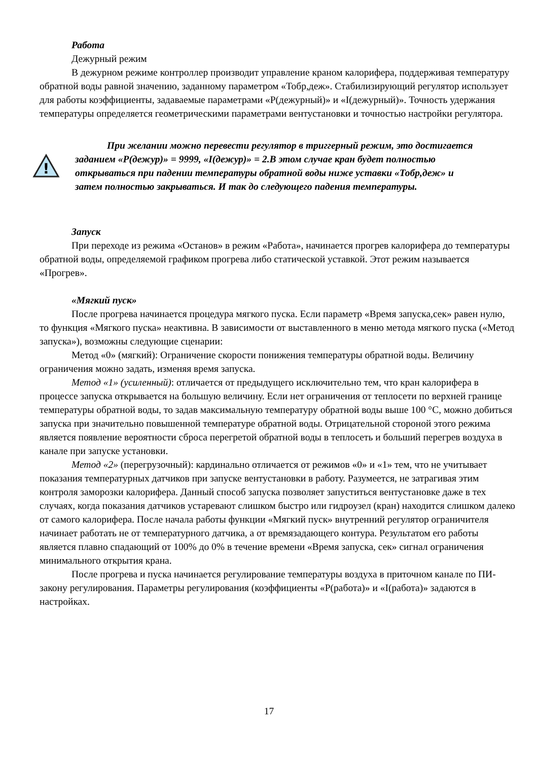Работа
Дежурный режим
В дежурном режиме контроллер производит управление краном калорифера, поддерживая температуру обратной воды равной значению, заданному параметром «Тобр,деж». Стабилизирующий регулятор использует для работы коэффициенты, задаваемые параметрами «P(дежурный)» и «I(дежурный)». Точность удержания температуры определяется геометрическими параметрами вентустановки и точностью настройки регулятора.
!
При желании можно перевести регулятор в триггерный режим, это достигается заданием «P(дежур)» = 9999, «I(дежур)» = 2.В этом случае кран будет полностью открываться при падении температуры обратной воды ниже уставки «Тобр,деж» и затем полностью закрываться. И так до следующего падения температуры.
Запуск
При переходе из режима «Останов» в режим «Работа», начинается прогрев калорифера до температуры обратной воды, определяемой графиком прогрева либо статической уставкой. Этот режим называется «Прогрев».
«Мягкий пуск»
После прогрева начинается процедура мягкого пуска. Если параметр «Время запуска,сек» равен нулю, то функция «Мягкого пуска» неактивна. В зависимости от выставленного в меню метода мягкого пуска («Метод запуска»), возможны следующие сценарии:
Метод «0» (мягкий): Ограничение скорости понижения температуры обратной воды. Величину ограничения можно задать, изменяя время запуска.
Метод «1» (усиленный): отличается от предыдущего исключительно тем, что кран калорифера в процессе запуска открывается на большую величину. Если нет ограничения от теплосети по верхней границе температуры обратной воды, то задав максимальную температуру обратной воды выше 100 °C, можно добиться запуска при значительно повышенной температуре обратной воды. Отрицательной стороной этого режима является появление вероятности сброса перегретой обратной воды в теплосеть и больший перегрев воздуха в канале при запуске установки.
Метод «2» (перегрузочный): кардинально отличается от режимов «0» и «1» тем, что не учитывает показания температурных датчиков при запуске вентустановки в работу. Разумеется, не затрагивая этим контроля заморозки калорифера. Данный способ запуска позволяет запуститься вентустановке даже в тех случаях, когда показания датчиков устаревают слишком быстро или гидроузел (кран) находится слишком далеко от самого калорифера. После начала работы функции «Мягкий пуск» внутренний регулятор ограничителя начинает работать не от температурного датчика, а от времязадающего контура. Результатом его работы является плавно спадающий от 100% до 0% в течение времени «Время запуска, сек» сигнал ограничения минимального открытия крана.
После прогрева и пуска начинается регулирование температуры воздуха в приточном канале по ПИ-закону регулирования. Параметры регулирования (коэффициенты «P(работа)» и «I(работа)» задаются в настройках.
17